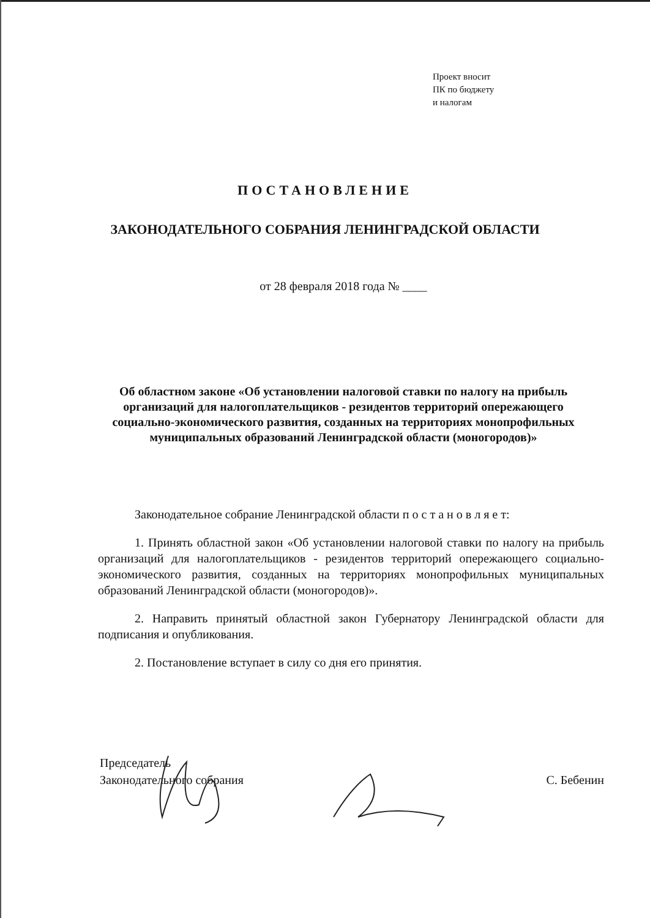Проект вносит
ПК по бюджету
и налогам
ПОСТАНОВЛЕНИЕ
ЗАКОНОДАТЕЛЬНОГО СОБРАНИЯ ЛЕНИНГРАДСКОЙ ОБЛАСТИ
от 28 февраля 2018 года № ____
Об областном законе «Об установлении налоговой ставки по налогу на прибыль организаций для налогоплательщиков - резидентов территорий опережающего социально-экономического развития, созданных на территориях монопрофильных муниципальных образований Ленинградской области (моногородов)»
Законодательное собрание Ленинградской области п о с т а н о в л я е т:
1. Принять областной закон «Об установлении налоговой ставки по налогу на прибыль организаций для налогоплательщиков - резидентов территорий опережающего социально-экономического развития, созданных на территориях монопрофильных муниципальных образований Ленинградской области (моногородов)».
2. Направить принятый областной закон Губернатору Ленинградской области для подписания и опубликования.
2. Постановление вступает в силу со дня его принятия.
Председатель
Законодательного собрания
С. Бебенин